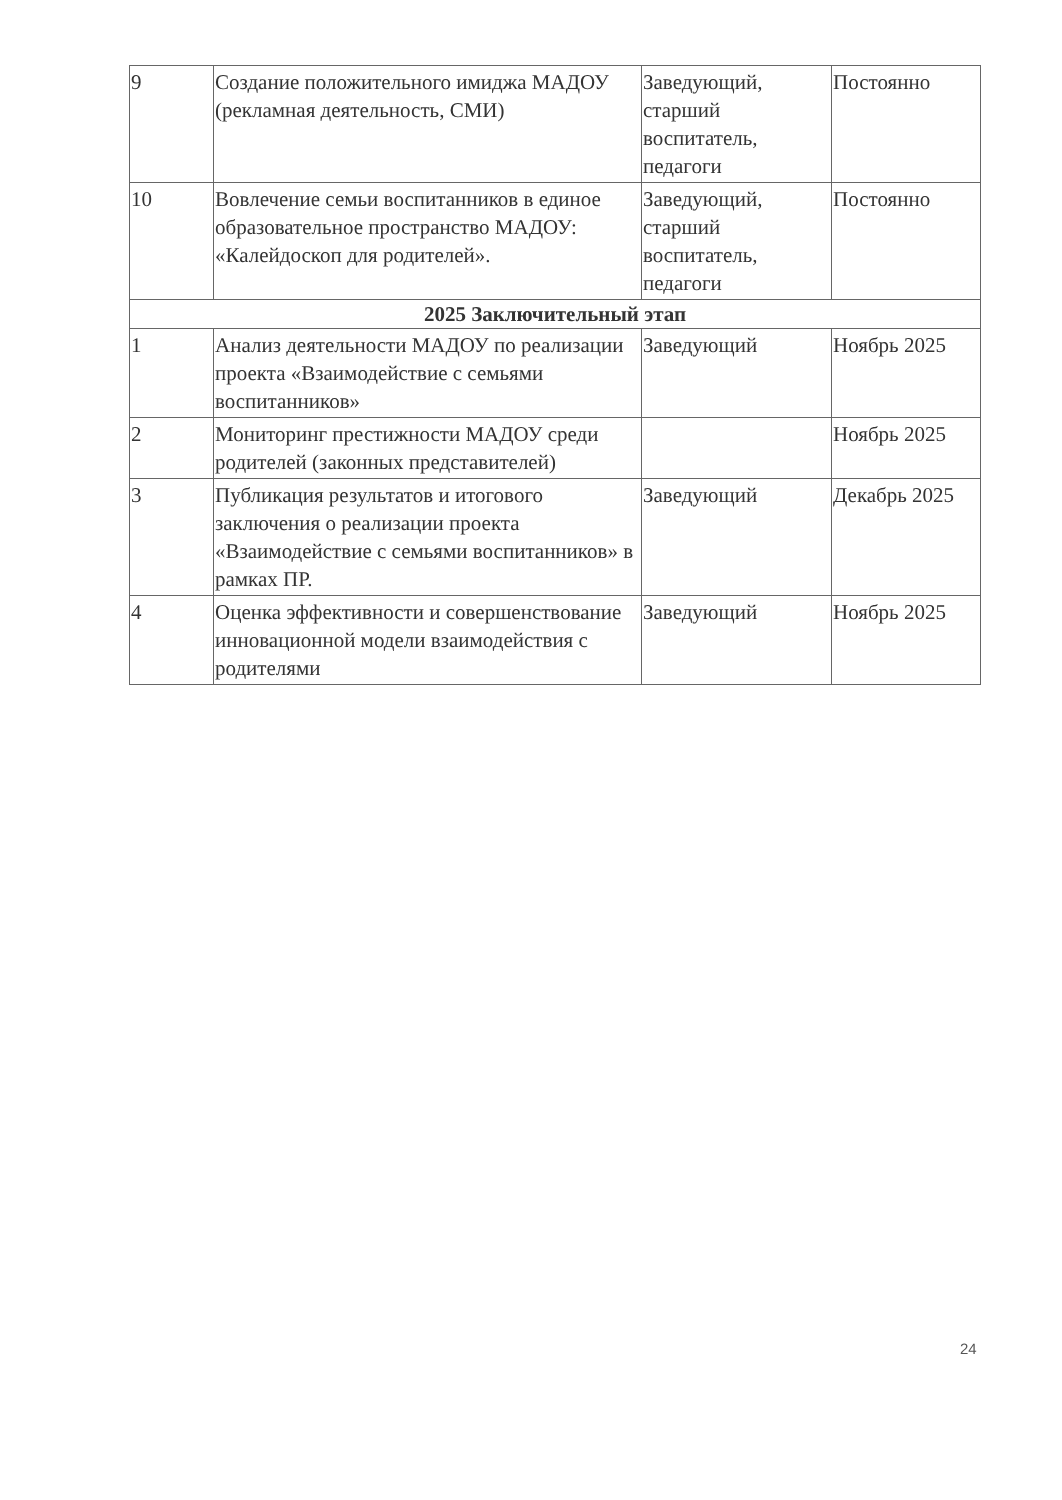| 9 | Создание положительного имиджа МАДОУ (рекламная деятельность, СМИ) | Заведующий, старший воспитатель, педагоги | Постоянно |
| 10 | Вовлечение семьи воспитанников в единое образовательное пространство МАДОУ: «Калейдоскоп для родителей». | Заведующий, старший воспитатель, педагоги | Постоянно |
| 2025 Заключительный этап | | | |
| 1 | Анализ деятельности МАДОУ по реализации проекта «Взаимодействие с семьями воспитанников» | Заведующий | Ноябрь 2025 |
| 2 | Мониторинг престижности МАДОУ среди родителей (законных представителей) | | Ноябрь 2025 |
| 3 | Публикация результатов и итогового заключения о реализации проекта «Взаимодействие с семьями воспитанников» в рамках ПР. | Заведующий | Декабрь 2025 |
| 4 | Оценка эффективности и совершенствование инновационной модели взаимодействия с родителями | Заведующий | Ноябрь 2025 |
24